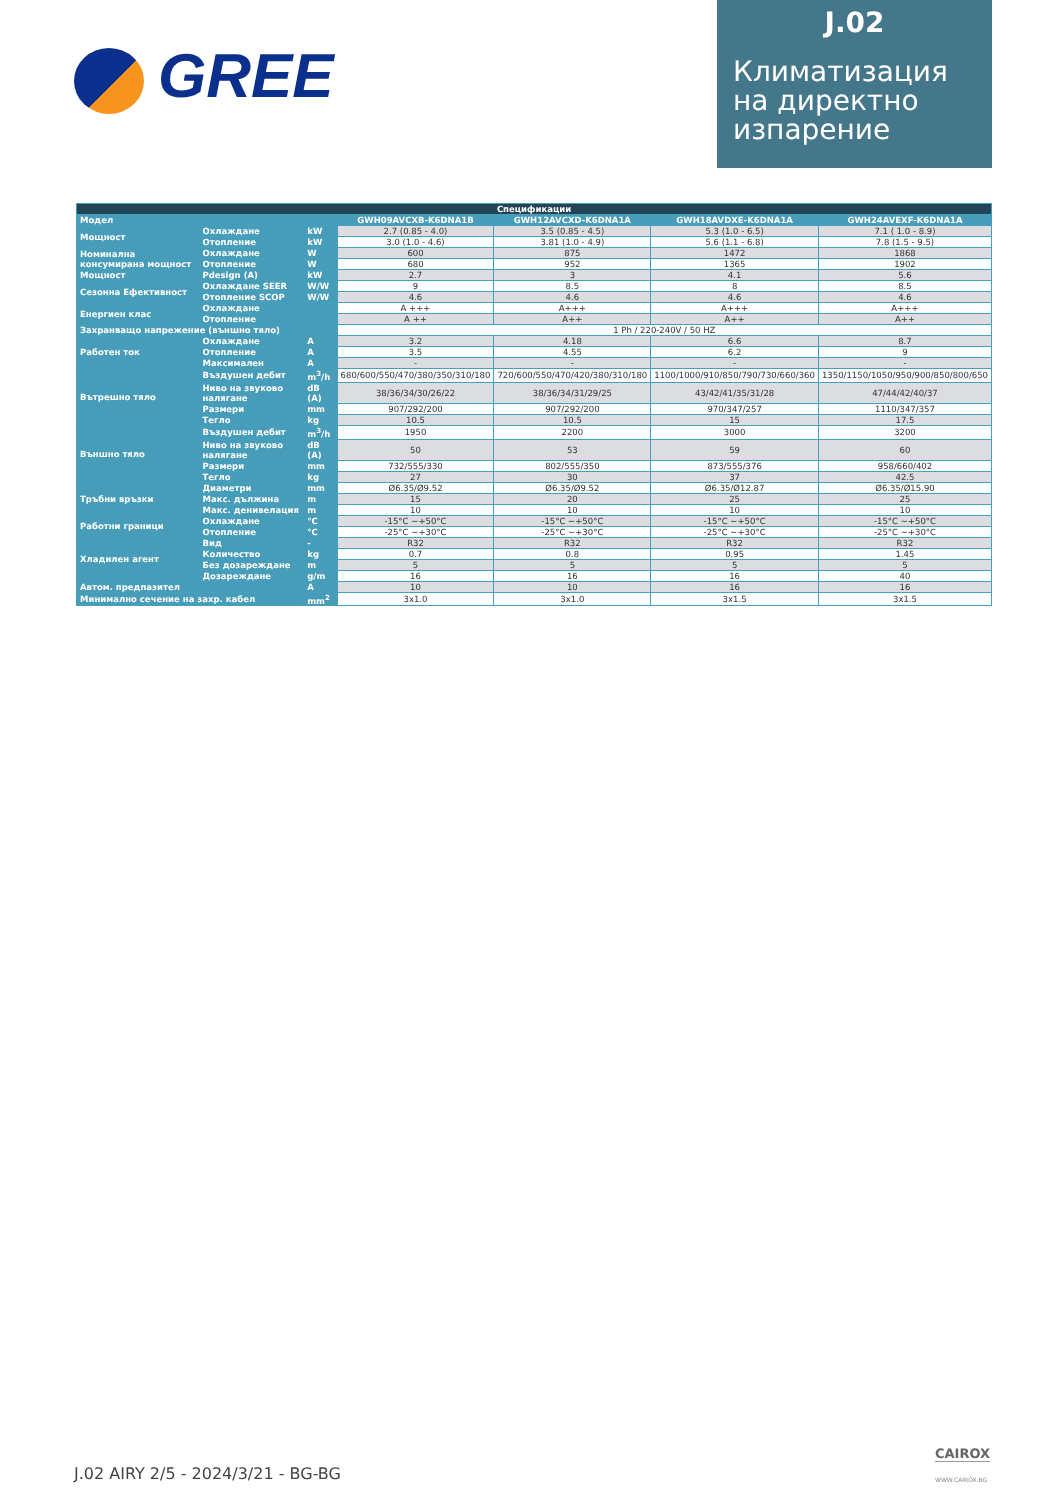GREE
J.02
Климатизация на директно изпарение
| Спецификации | | | | | | |
| --- | --- | --- | --- | --- | --- | --- |
| Модел | | | GWH09AVCXB-K6DNA1B | GWH12AVCXD-K6DNA1A | GWH18AVDXE-K6DNA1A | GWH24AVEXF-K6DNA1A |
| Мощност | Охлаждане | kW | 2.7 (0.85 - 4.0) | 3.5 (0.85 - 4.5) | 5.3 (1.0 - 6.5) | 7.1 ( 1.0 - 8.9) |
| | Отопление | kW | 3.0 (1.0 - 4.6) | 3.81 (1.0 - 4.9) | 5.6 (1.1 - 6.8) | 7.8 (1.5 - 9.5) |
| Номинална консумирана мощност | Охлаждане | W | 600 | 875 | 1472 | 1868 |
| | Отопление | W | 680 | 952 | 1365 | 1902 |
| Мощност | Pdesign (A) | kW | 2.7 | 3 | 4.1 | 5.6 |
| Сезонна Ефективност | Охлаждане SEER | W/W | 9 | 8.5 | 8 | 8.5 |
| | Отопление SCOP | W/W | 4.6 | 4.6 | 4.6 | 4.6 |
| Енергиен клас | Охлаждане | | A +++ | A+++ | A+++ | A+++ |
| | Отопление | | A ++ | A++ | A++ | A++ |
| Захранващо напрежение (външно тяло) | | | 1 Ph / 220-240V / 50 HZ | | | |
| Работен ток | Охлаждане | A | 3.2 | 4.18 | 6.6 | 8.7 |
| | Отопление | A | 3.5 | 4.55 | 6.2 | 9 |
| | Максимален | A | - | - | - | - |
| Вътрешно тяло | Въздушен дебит | m<sup>3</sup>/h | 680/600/550/470/380/350/310/180 | 720/600/550/470/420/380/310/180 | 1100/1000/910/850/790/730/660/360 | 1350/1150/1050/950/900/850/800/650 |
| | Ниво на звуково налягане | dB (A) | 38/36/34/30/26/22 | 38/36/34/31/29/25 | 43/42/41/35/31/28 | 47/44/42/40/37 |
| | Размери | mm | 907/292/200 | 907/292/200 | 970/347/257 | 1110/347/357 |
| | Тегло | kg | 10.5 | 10.5 | 15 | 17.5 |
| Външно тяло | Въздушен дебит | m<sup>3</sup>/h | 1950 | 2200 | 3000 | 3200 |
| | Ниво на звуково налягане | dB (A) | 50 | 53 | 59 | 60 |
| | Размери | mm | 732/555/330 | 802/555/350 | 873/555/376 | 958/660/402 |
| | Тегло | kg | 27 | 30 | 37 | 42.5 |
| Тръбни връзки | Диаметри | mm | Ø6.35/Ø9.52 | Ø6.35/Ø9.52 | Ø6.35/Ø12.87 | Ø6.35/Ø15.90 |
| | Макс. дължина | m | 15 | 20 | 25 | 25 |
| | Макс. денивелация | m | 10 | 10 | 10 | 10 |
| Работни граници | Охлаждане | °C | -15°C ~+50°C | -15°C ~+50°C | -15°C ~+50°C | -15°C ~+50°C |
| | Отопление | °C | -25°C ~+30°C | -25°C ~+30°C | -25°C ~+30°C | -25°C ~+30°C |
| Хладилен агент | Вид | - | R32 | R32 | R32 | R32 |
| | Количество | kg | 0.7 | 0.8 | 0.95 | 1.45 |
| | Без дозареждане | m | 5 | 5 | 5 | 5 |
| | Дозареждане | g/m | 16 | 16 | 16 | 40 |
| Автом. предпазител | | A | 10 | 10 | 16 | 16 |
| Минимално сечение на захр. кабел | | mm<sup>2</sup> | 3x1.0 | 3x1.0 | 3x1.5 | 3x1.5 |
J.02 AIRY 2/5 - 2024/3/21 - BG-BG
CAIROX
WWW.CAIROX.BG